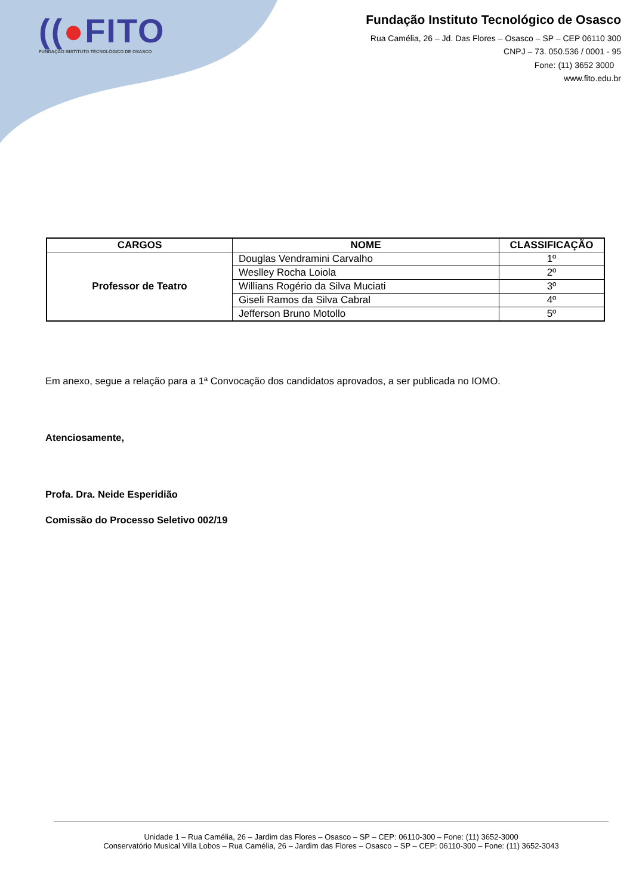((●FITO
FUNDAÇÃO INSTITUTO TECNOLÓGICO DE OSASCO
Fundação Instituto Tecnológico de Osasco
Rua Camélia, 26 – Jd. Das Flores – Osasco – SP – CEP 06110 300
CNPJ – 73. 050.536 / 0001 - 95
Fone: (11) 3652 3000
www.fito.edu.br
| CARGOS | NOME | CLASSIFICAÇÃO |
| --- | --- | --- |
| Professor de Teatro | Douglas Vendramini Carvalho | 1º |
| | Weslley Rocha Loiola | 2º |
| | Willians Rogério da Silva Muciati | 3º |
| | Giseli Ramos da Silva Cabral | 4º |
| | Jefferson Bruno Motollo | 5º |
Em anexo, segue a relação para a 1ª Convocação dos candidatos aprovados, a ser publicada no IOMO.
Atenciosamente,
Profa. Dra. Neide Esperidião
Comissão do Processo Seletivo 002/19
Unidade 1 – Rua Camélia, 26 – Jardim das Flores – Osasco – SP – CEP: 06110-300 – Fone: (11) 3652-3000
Conservatório Musical Villa Lobos – Rua Camélia, 26 – Jardim das Flores – Osasco – SP – CEP: 06110-300 – Fone: (11) 3652-3043